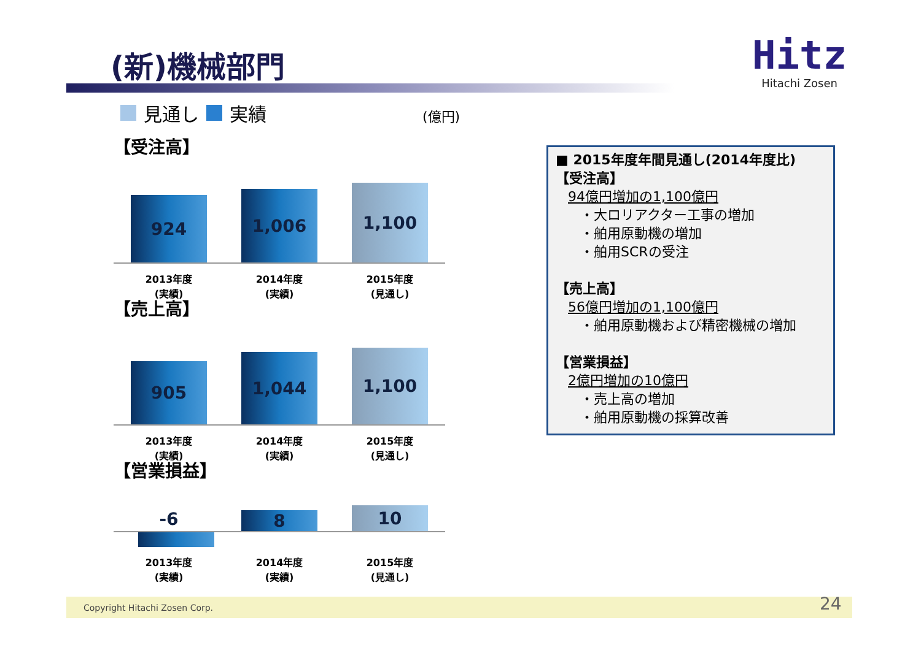(新)機械部門
Hitz
Hitachi Zosen
見通し 実績 (億円)
【受注高】
924
1,006
1,100
2013年度
(実績)
2014年度
(実績)
2015年度
(見通し)
【売上高】
905
1,044
1,100
2013年度
(実績)
2014年度
(実績)
2015年度
(見通し)
【営業損益】
-6
8
10
2013年度
(実績)
2014年度
(実績)
2015年度
(見通し)
■ 2015年度年間見通し(2014年度比)
【受注高】
94億円増加の1,100億円
・大ロリアクター工事の増加
・舶用原動機の増加
・舶用SCRの受注
【売上高】
56億円増加の1,100億円
・舶用原動機および精密機械の増加
【営業損益】
2億円増加の10億円
・売上高の増加
・舶用原動機の採算改善
Copyright Hitachi Zosen Corp. 24